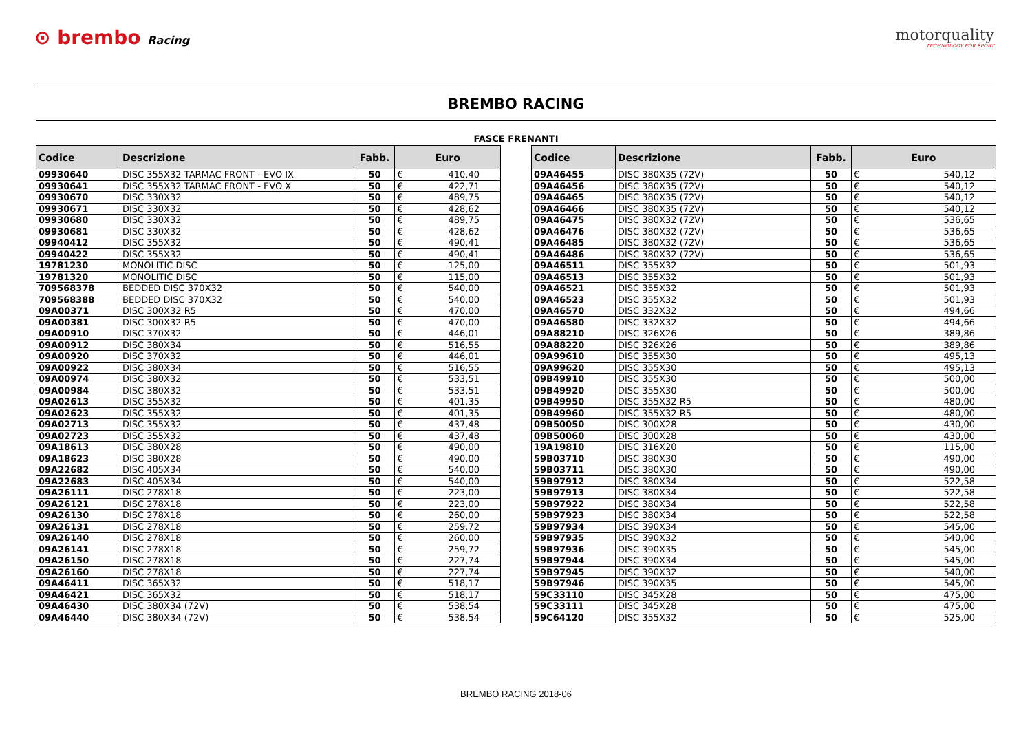⊙ brembo Racing
motorquality
TECHNOLOGY FOR SPORT
BREMBO RACING
FASCE FRENANTI
| Codice | Descrizione | Fabb. | Euro | |
| --- | --- | --- | --- | --- |
| 09930640 | DISC 355X32 TARMAC FRONT - EVO IX | 50 | € | 410,40 |
| 09930641 | DISC 355X32 TARMAC FRONT - EVO X | 50 | € | 422,71 |
| 09930670 | DISC 330X32 | 50 | € | 489,75 |
| 09930671 | DISC 330X32 | 50 | € | 428,62 |
| 09930680 | DISC 330X32 | 50 | € | 489,75 |
| 09930681 | DISC 330X32 | 50 | € | 428,62 |
| 09940412 | DISC 355X32 | 50 | € | 490,41 |
| 09940422 | DISC 355X32 | 50 | € | 490,41 |
| 19781230 | MONOLITIC DISC | 50 | € | 125,00 |
| 19781320 | MONOLITIC DISC | 50 | € | 115,00 |
| 709568378 | BEDDED DISC 370X32 | 50 | € | 540,00 |
| 709568388 | BEDDED DISC 370X32 | 50 | € | 540,00 |
| 09A00371 | DISC 300X32 R5 | 50 | € | 470,00 |
| 09A00381 | DISC 300X32 R5 | 50 | € | 470,00 |
| 09A00910 | DISC 370X32 | 50 | € | 446,01 |
| 09A00912 | DISC 380X34 | 50 | € | 516,55 |
| 09A00920 | DISC 370X32 | 50 | € | 446,01 |
| 09A00922 | DISC 380X34 | 50 | € | 516,55 |
| 09A00974 | DISC 380X32 | 50 | € | 533,51 |
| 09A00984 | DISC 380X32 | 50 | € | 533,51 |
| 09A02613 | DISC 355X32 | 50 | € | 401,35 |
| 09A02623 | DISC 355X32 | 50 | € | 401,35 |
| 09A02713 | DISC 355X32 | 50 | € | 437,48 |
| 09A02723 | DISC 355X32 | 50 | € | 437,48 |
| 09A18613 | DISC 380X28 | 50 | € | 490,00 |
| 09A18623 | DISC 380X28 | 50 | € | 490,00 |
| 09A22682 | DISC 405X34 | 50 | € | 540,00 |
| 09A22683 | DISC 405X34 | 50 | € | 540,00 |
| 09A26111 | DISC 278X18 | 50 | € | 223,00 |
| 09A26121 | DISC 278X18 | 50 | € | 223,00 |
| 09A26130 | DISC 278X18 | 50 | € | 260,00 |
| 09A26131 | DISC 278X18 | 50 | € | 259,72 |
| 09A26140 | DISC 278X18 | 50 | € | 260,00 |
| 09A26141 | DISC 278X18 | 50 | € | 259,72 |
| 09A26150 | DISC 278X18 | 50 | € | 227,74 |
| 09A26160 | DISC 278X18 | 50 | € | 227,74 |
| 09A46411 | DISC 365X32 | 50 | € | 518,17 |
| 09A46421 | DISC 365X32 | 50 | € | 518,17 |
| 09A46430 | DISC 380X34 (72V) | 50 | € | 538,54 |
| 09A46440 | DISC 380X34 (72V) | 50 | € | 538,54 |
| Codice | Descrizione | Fabb. | Euro | |
| --- | --- | --- | --- | --- |
| 09A46455 | DISC 380X35 (72V) | 50 | € | 540,12 |
| 09A46456 | DISC 380X35 (72V) | 50 | € | 540,12 |
| 09A46465 | DISC 380X35 (72V) | 50 | € | 540,12 |
| 09A46466 | DISC 380X35 (72V) | 50 | € | 540,12 |
| 09A46475 | DISC 380X32 (72V) | 50 | € | 536,65 |
| 09A46476 | DISC 380X32 (72V) | 50 | € | 536,65 |
| 09A46485 | DISC 380X32 (72V) | 50 | € | 536,65 |
| 09A46486 | DISC 380X32 (72V) | 50 | € | 536,65 |
| 09A46511 | DISC 355X32 | 50 | € | 501,93 |
| 09A46513 | DISC 355X32 | 50 | € | 501,93 |
| 09A46521 | DISC 355X32 | 50 | € | 501,93 |
| 09A46523 | DISC 355X32 | 50 | € | 501,93 |
| 09A46570 | DISC 332X32 | 50 | € | 494,66 |
| 09A46580 | DISC 332X32 | 50 | € | 494,66 |
| 09A88210 | DISC 326X26 | 50 | € | 389,86 |
| 09A88220 | DISC 326X26 | 50 | € | 389,86 |
| 09A99610 | DISC 355X30 | 50 | € | 495,13 |
| 09A99620 | DISC 355X30 | 50 | € | 495,13 |
| 09B49910 | DISC 355X30 | 50 | € | 500,00 |
| 09B49920 | DISC 355X30 | 50 | € | 500,00 |
| 09B49950 | DISC 355X32 R5 | 50 | € | 480,00 |
| 09B49960 | DISC 355X32 R5 | 50 | € | 480,00 |
| 09B50050 | DISC 300X28 | 50 | € | 430,00 |
| 09B50060 | DISC 300X28 | 50 | € | 430,00 |
| 19A19810 | DISC 316X20 | 50 | € | 115,00 |
| 59B03710 | DISC 380X30 | 50 | € | 490,00 |
| 59B03711 | DISC 380X30 | 50 | € | 490,00 |
| 59B97912 | DISC 380X34 | 50 | € | 522,58 |
| 59B97913 | DISC 380X34 | 50 | € | 522,58 |
| 59B97922 | DISC 380X34 | 50 | € | 522,58 |
| 59B97923 | DISC 380X34 | 50 | € | 522,58 |
| 59B97934 | DISC 390X34 | 50 | € | 545,00 |
| 59B97935 | DISC 390X32 | 50 | € | 540,00 |
| 59B97936 | DISC 390X35 | 50 | € | 545,00 |
| 59B97944 | DISC 390X34 | 50 | € | 545,00 |
| 59B97945 | DISC 390X32 | 50 | € | 540,00 |
| 59B97946 | DISC 390X35 | 50 | € | 545,00 |
| 59C33110 | DISC 345X28 | 50 | € | 475,00 |
| 59C33111 | DISC 345X28 | 50 | € | 475,00 |
| 59C64120 | DISC 355X32 | 50 | € | 525,00 |
BREMBO RACING 2018-06